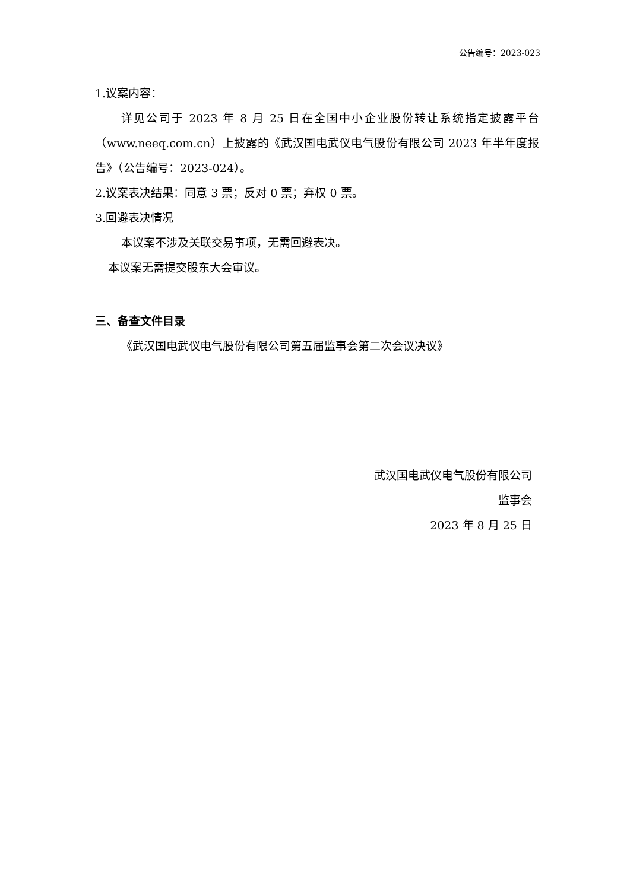公告编号：2023-023
1.议案内容：
详见公司于 2023 年 8 月 25 日在全国中小企业股份转让系统指定披露平台（www.neeq.com.cn）上披露的《武汉国电武仪电气股份有限公司 2023 年半年度报告》（公告编号：2023-024）。
2.议案表决结果：同意 3 票；反对 0 票；弃权 0 票。
3.回避表决情况
本议案不涉及关联交易事项，无需回避表决。
本议案无需提交股东大会审议。
三、备查文件目录
《武汉国电武仪电气股份有限公司第五届监事会第二次会议决议》
武汉国电武仪电气股份有限公司
监事会
2023 年 8 月 25 日